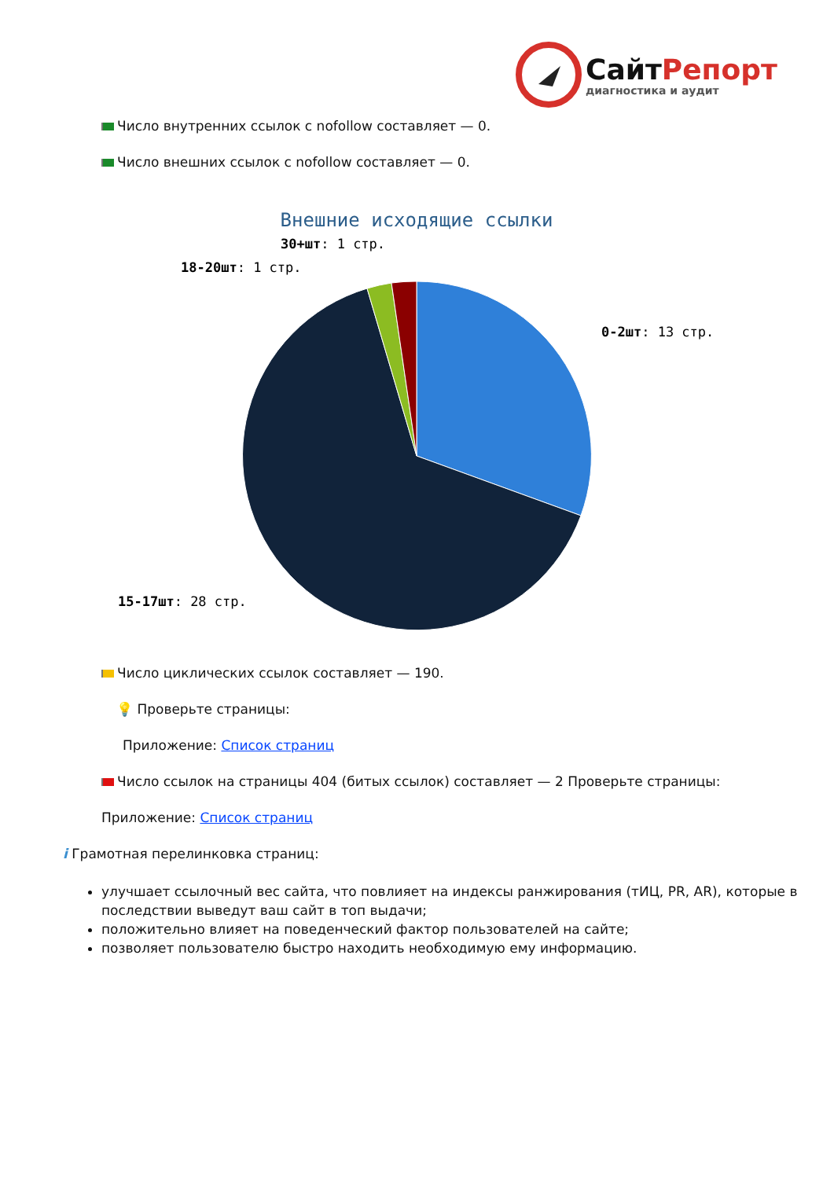СайтРепорт
диагностика и аудит
Число внутренних ссылок с nofollow составляет — 0.
Число внешних ссылок с nofollow составляет — 0.
Внешние исходящие ссылки
0-2шт: 13 стр.
15-17шт: 28 стр.
18-20шт: 1 стр.
30+шт: 1 стр.
Число циклических ссылок составляет — 190.
💡 Проверьте страницы:
Приложение: Список страниц
Число ссылок на страницы 404 (битых ссылок) составляет — 2 Проверьте страницы:
Приложение: Список страниц
i Грамотная перелинковка страниц:
улучшает ссылочный вес сайта, что повлияет на индексы ранжирования (тИЦ, PR, AR), которые в последствии выведут ваш сайт в топ выдачи;
положительно влияет на поведенческий фактор пользователей на сайте;
позволяет пользователю быстро находить необходимую ему информацию.